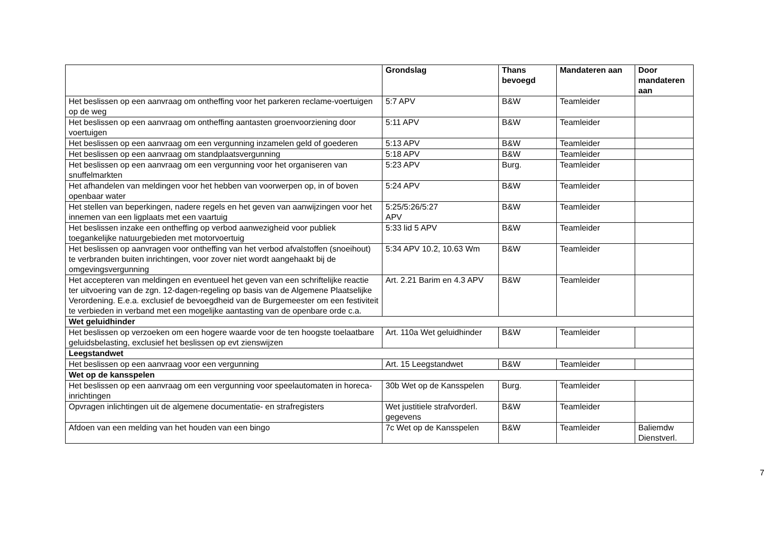| | Grondslag | Thans bevoegd | Mandateren aan | Door mandateren aan |
| --- | --- | --- | --- | --- |
| Het beslissen op een aanvraag om ontheffing voor het parkeren reclame-voertuigen op de weg | 5:7 APV | B&W | Teamleider | |
| Het beslissen op een aanvraag om ontheffing aantasten groenvoorziening door voertuigen | 5:11 APV | B&W | Teamleider | |
| Het beslissen op een aanvraag om een vergunning inzamelen geld of goederen | 5:13 APV | B&W | Teamleider | |
| Het beslissen op een aanvraag om standplaatsvergunning | 5:18 APV | B&W | Teamleider | |
| Het beslissen op een aanvraag om een vergunning voor het organiseren van snuffelmarkten | 5:23 APV | Burg. | Teamleider | |
| Het afhandelen van meldingen voor het hebben van voorwerpen op, in of boven openbaar water | 5:24 APV | B&W | Teamleider | |
| Het stellen van beperkingen, nadere regels en het geven van aanwijzingen voor het innemen van een ligplaats met een vaartuig | 5:25/5:26/5:27 APV | B&W | Teamleider | |
| Het beslissen inzake een ontheffing op verbod aanwezigheid voor publiek toegankelijke natuurgebieden met motorvoertuig | 5:33 lid 5 APV | B&W | Teamleider | |
| Het beslissen op aanvragen voor ontheffing van het verbod afvalstoffen (snoeihout) te verbranden buiten inrichtingen, voor zover niet wordt aangehaakt bij de omgevingsvergunning | 5:34 APV 10.2, 10.63 Wm | B&W | Teamleider | |
| Het accepteren van meldingen en eventueel het geven van een schriftelijke reactie ter uitvoering van de zgn. 12-dagen-regeling op basis van de Algemene Plaatselijke Verordening. E.e.a. exclusief de bevoegdheid van de Burgemeester om een festiviteit te verbieden in verband met een mogelijke aantasting van de openbare orde c.a. | Art. 2.21 Barim en 4.3 APV | B&W | Teamleider | |
| Wet geluidhinder | | | | |
| Het beslissen op verzoeken om een hogere waarde voor de ten hoogste toelaatbare geluidsbelasting, exclusief het beslissen op evt zienswijzen | Art. 110a Wet geluidhinder | B&W | Teamleider | |
| Leegstandwet | | | | |
| Het beslissen op een aanvraag voor een vergunning | Art. 15 Leegstandwet | B&W | Teamleider | |
| Wet op de kansspelen | | | | |
| Het beslissen op een aanvraag om een vergunning voor speelautomaten in horeca-inrichtingen | 30b Wet op de Kansspelen | Burg. | Teamleider | |
| Opvragen inlichtingen uit de algemene documentatie- en strafregisters | Wet justitiele strafvorderl. gegevens | B&W | Teamleider | |
| Afdoen van een melding van het houden van een bingo | 7c Wet op de Kansspelen | B&W | Teamleider | Baliemdw Dienstverl. |
7